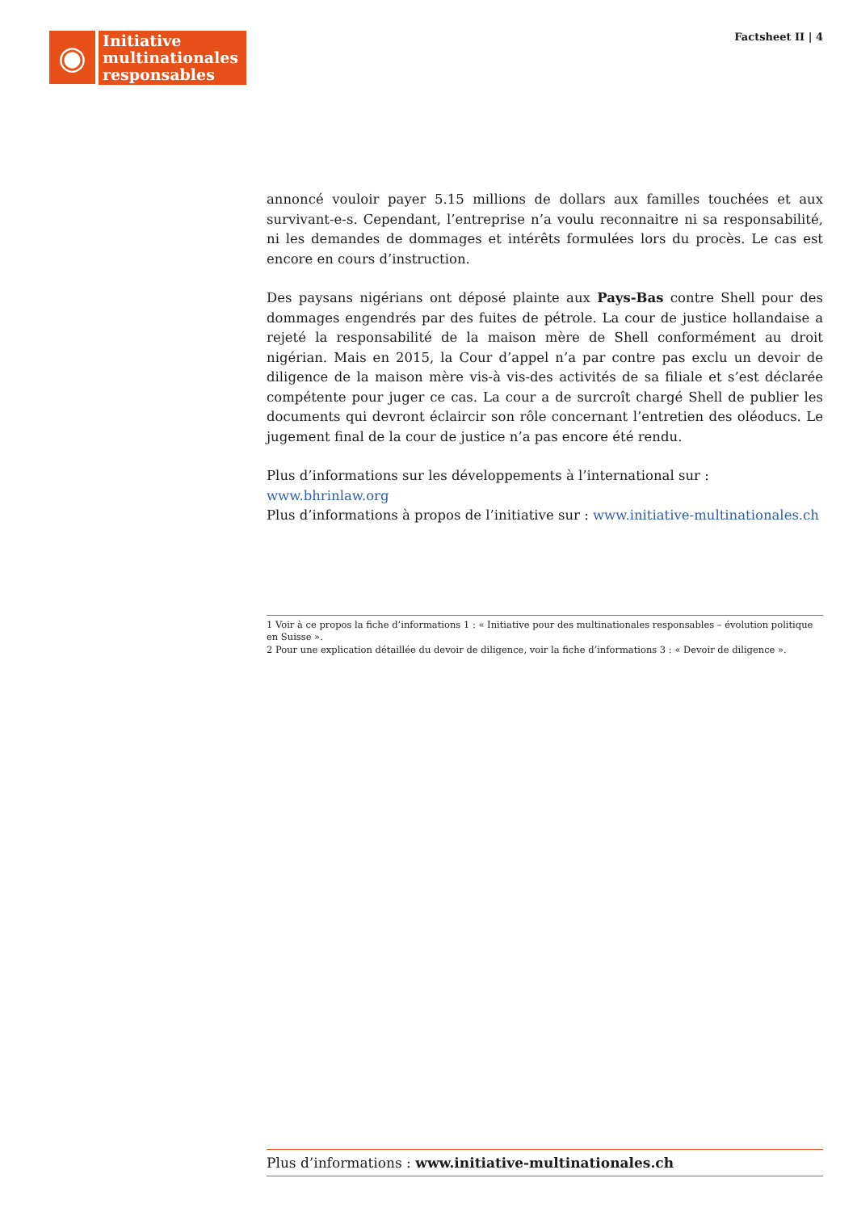◉
Initiative
multinationales
responsables
Factsheet II | 4
annoncé vouloir payer 5.15 millions de dollars aux familles touchées et aux survivant-e-s. Cependant, l’entreprise n’a voulu reconnaitre ni sa responsabilité, ni les demandes de dommages et intérêts formulées lors du procès. Le cas est encore en cours d’instruction.
Des paysans nigérians ont déposé plainte aux Pays-Bas contre Shell pour des dommages engendrés par des fuites de pétrole. La cour de justice hollandaise a rejeté la responsabilité de la maison mère de Shell conformément au droit nigérian. Mais en 2015, la Cour d’appel n’a par contre pas exclu un devoir de diligence de la maison mère vis-à vis-des activités de sa filiale et s’est déclarée compétente pour juger ce cas. La cour a de surcroît chargé Shell de publier les documents qui devront éclaircir son rôle concernant l’entretien des oléoducs. Le jugement final de la cour de justice n’a pas encore été rendu.
Plus d’informations sur les développements à l’international sur : www.bhrinlaw.org
Plus d’informations à propos de l’initiative sur : www.initiative-multinationales.ch
1 Voir à ce propos la fiche d’informations 1 : « Initiative pour des multinationales responsables – évolution politique en Suisse ».
2 Pour une explication détaillée du devoir de diligence, voir la fiche d’informations 3 : « Devoir de diligence ».
Plus d’informations : www.initiative-multinationales.ch